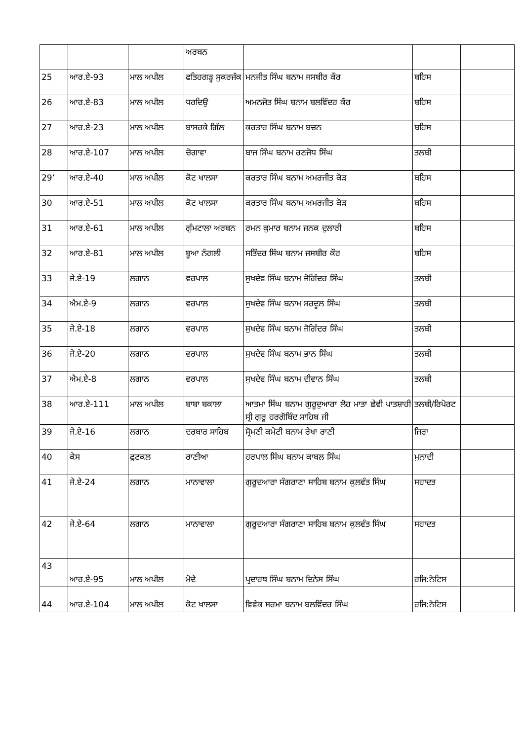| | | | ਅਰਬਨ | | | |
| 25 | ਆਰ.ਏ-93 | ਮਾਲ ਅਪੀਲ | ਫਤਿਹਗੜ੍ਹ ਸੁਕਰਜੱਕ | ਮਨਜੀਤ ਸਿੰਘ ਬਨਾਮ ਜਸਬੀਰ ਕੌਰ | ਬਹਿਸ | |
| 26 | ਆਰ.ਏ-83 | ਮਾਲ ਅਪੀਲ | ਧਰਦਿਉ | ਅਮਨਜੋਤ ਸਿੰਘ ਬਨਾਮ ਬਲਵਿੰਦਰ ਕੌਰ | ਬਹਿਸ | |
| 27 | ਆਰ.ਏ-23 | ਮਾਲ ਅਪੀਲ | ਬਾਸਰਕੇ ਗਿੱਲ | ਕਰਤਾਰ ਸਿੰਘ ਬਨਾਮ ਬਚਨ | ਬਹਿਸ | |
| 28 | ਆਰ.ਏ-107 | ਮਾਲ ਅਪੀਲ | ਚੋਗਾਵਾ | ਬਾਜ ਸਿੰਘ ਬਨਾਮ ਰਣਜੋਧ ਸਿੰਘ | ਤਲਬੀ | |
| 29’ | ਆਰ.ਏ-40 | ਮਾਲ ਅਪੀਲ | ਕੋਟ ਖਾਲਸਾ | ਕਰਤਾਰ ਸਿੰਘ ਬਨਾਮ ਅਮਰਜੀਤ ਕੋੜ | ਬਹਿਸ | |
| 30 | ਆਰ.ਏ-51 | ਮਾਲ ਅਪੀਲ | ਕੋਟ ਖਾਲਸਾ | ਕਰਤਾਰ ਸਿੰਘ ਬਨਾਮ ਅਮਰਜੀਤ ਕੋੜ | ਬਹਿਸ | |
| 31 | ਆਰ.ਏ-61 | ਮਾਲ ਅਪੀਲ | ਗੁੰਮਟਾਲਾ ਅਰਬਨ | ਰਮਨ ਕੁਮਾਰ ਬਨਾਮ ਜਨਕ ਦੁਲਾਰੀ | ਬਹਿਸ | |
| 32 | ਆਰ.ਏ-81 | ਮਾਲ ਅਪੀਲ | ਬੂਆ ਨੰਗਲੀ | ਸਤਿੰਦਰ ਸਿੰਘ ਬਨਾਮ ਜਸਬੀਰ ਕੌਰ | ਬਹਿਸ | |
| 33 | ਜੇ.ਏ-19 | ਲਗਾਨ | ਵਰਪਾਲ | ਸੁਖਦੇਵ ਸਿੰਘ ਬਨਾਮ ਜੋਗਿੰਦਰ ਸਿੰਘ | ਤਲਬੀ | |
| 34 | ਐਮ.ਏ-9 | ਲਗਾਨ | ਵਰਪਾਲ | ਸੁਖਦੇਵ ਸਿੰਘ ਬਨਾਮ ਸਰਦੂਲ ਸਿੰਘ | ਤਲਬੀ | |
| 35 | ਜੇ.ਏ-18 | ਲਗਾਨ | ਵਰਪਾਲ | ਸੁਖਦੇਵ ਸਿੰਘ ਬਨਾਮ ਜੋਗਿੰਦਰ ਸਿੰਘ | ਤਲਬੀ | |
| 36 | ਜੇ.ਏ-20 | ਲਗਾਨ | ਵਰਪਾਲ | ਸੁਖਦੇਵ ਸਿੰਘ ਬਨਾਮ ਭਾਨ ਸਿੰਘ | ਤਲਬੀ | |
| 37 | ਐਮ.ਏ-8 | ਲਗਾਨ | ਵਰਪਾਲ | ਸੁਖਦੇਵ ਸਿੰਘ ਬਨਾਮ ਦੀਵਾਨ ਸਿੰਘ | ਤਲਬੀ | |
| 38 | ਆਰ.ਏ-111 | ਮਾਲ ਅਪੀਲ | ਬਾਬਾ ਬਕਾਲਾ | ਆਤਮਾ ਸਿੰਘ ਬਨਾਮ ਗੁਰੂਦੁਆਰਾ ਲੋਹ ਮਾਤਾ ਛੇਵੀ ਪਾਤਸ਼ਾਹੀ ਸ੍ਰੀ ਗੁਰੂ ਹਰਗੋਬਿੰਦ ਸਾਹਿਬ ਜੀ | ਤਲਬੀ/ਰਿਪੋਰਟ | |
| 39 | ਜੇ.ਏ-16 | ਲਗਾਨ | ਦਰਬਾਰ ਸਾਹਿਬ | ਸ੍ਰੋਮਣੀ ਕਮੇਟੀ ਬਨਾਮ ਰੇਖਾ ਰਾਣੀ | ਜਿਰਾ | |
| 40 | ਕੇਸ | ਫੁਟਕਲ | ਰਾਣੀਆ | ਹਰਪਾਲ ਸਿੰਘ ਬਨਾਮ ਕਾਬਲ ਸਿੰਘ | ਮੁਨਾਦੀ | |
| 41 | ਜੇ.ਏ-24 | ਲਗਾਨ | ਮਾਨਾਵਾਲਾ | ਗੁਰੂਦਆਰਾ ਸੰਗਰਾਣਾ ਸਾਹਿਬ ਬਨਾਮ ਕੁਲਵੰਤ ਸਿੰਘ | ਸਹਾਦਤ | |
| 42 | ਜੇ.ਏ-64 | ਲਗਾਨ | ਮਾਨਾਵਾਲਾ | ਗੁਰੂਦਆਰਾ ਸੰਗਰਾਣਾ ਸਾਹਿਬ ਬਨਾਮ ਕੁਲਵੰਤ ਸਿੰਘ | ਸਹਾਦਤ | |
| 43 | ਆਰ.ਏ-95 | ਮਾਲ ਅਪੀਲ | ਮੋਦੇ | ਪ੍ਰਦਾਰਥ ਸਿੰਘ ਬਨਾਮ ਦਿਨੇਸ ਸਿੰਘ | ਰਜਿ:ਨੋਟਿਸ | |
| 44 | ਆਰ.ਏ-104 | ਮਾਲ ਅਪੀਲ | ਕੋਟ ਖਾਲਸਾ | ਵਿਵੇਕ ਸਰਮਾ ਬਨਾਮ ਬਲਵਿੰਦਰ ਸਿੰਘ | ਰਜਿ:ਨੋਟਿਸ | |